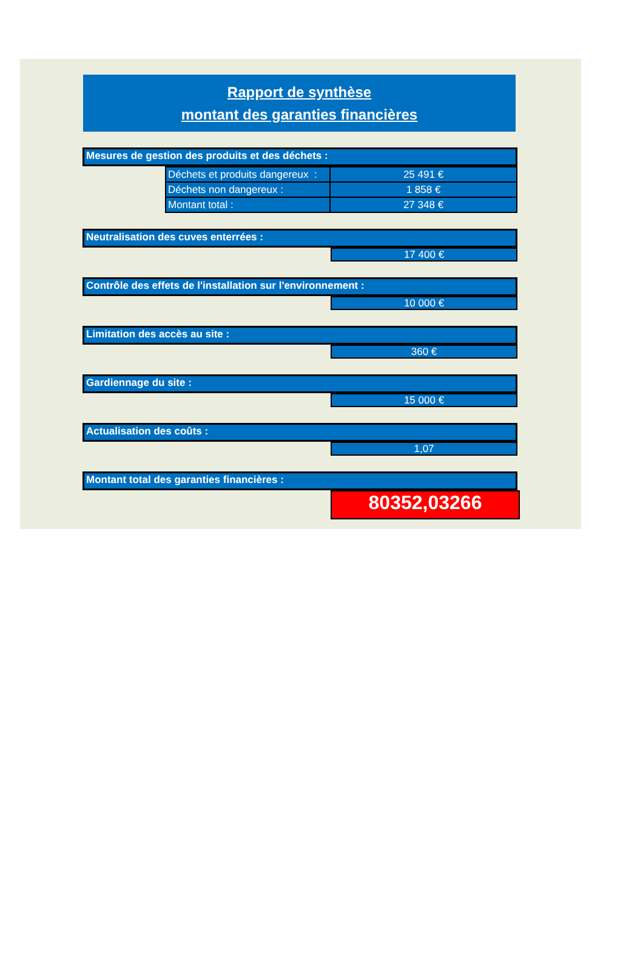Rapport de synthèse
montant des garanties financières
Mesures de gestion des produits et des déchets :
| Déchets et produits dangereux : | 25 491 € |
| Déchets non dangereux : | 1 858 € |
| Montant total : | 27 348 € |
Neutralisation des cuves enterrées :
17 400 €
Contrôle des effets de l'installation sur l'environnement :
10 000 €
Limitation des accès au site :
360 €
Gardiennage du site :
15 000 €
Actualisation des coûts :
1,07
Montant total des garanties financières :
80352,03266